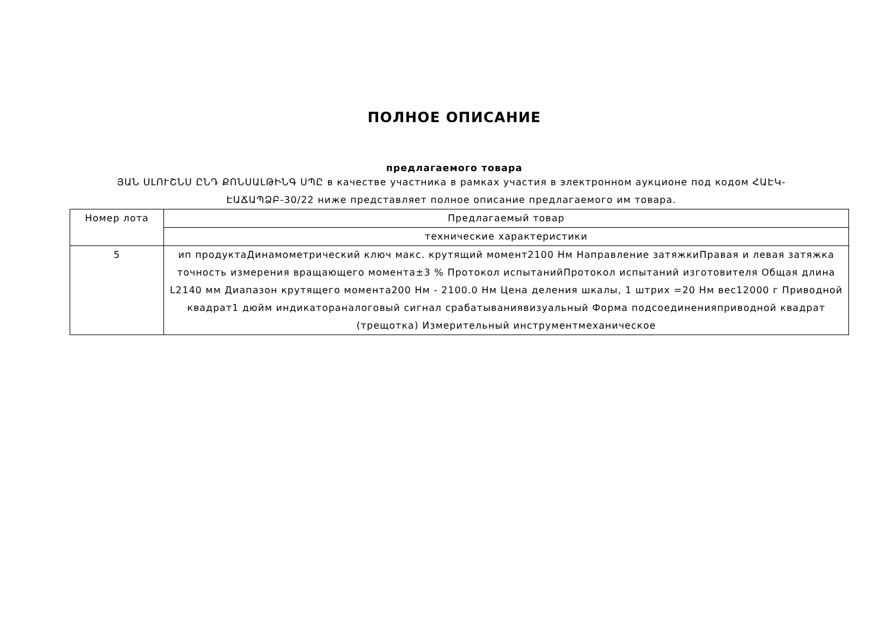ПОЛНОЕ ОПИСАНИЕ
предлагаемого товара
ՅԱՆ ՍԼՈՒՇՆՍ ԸՆԴ ՔՈՆՍԱԼԹԻՆԳ ՍՊԸ в качестве участника в рамках участия в электронном аукционе под кодом ՀԱԷԿ-ԷԱՃԱՊՁԲ-30/22 ниже представляет полное описание предлагаемого им товара.
| Номер лота | Предлагаемый товар |
| --- | --- |
| | технические характеристики |
| 5 | ип продуктаДинамометрический ключ макс. крутящий момент2100 Нм Направление затяжкиПравая и левая затяжка точность измерения вращающего момента±3 % Протокол испытанийПротокол испытаний изготовителя Общая длина L2140 мм Диапазон крутящего момента200 Нм - 2100.0 Нм Цена деления шкалы, 1 штрих =20 Нм вес12000 г Приводной квадрат1 дюйм индикатораналоговый сигнал срабатываниявизуальный Форма подсоединенияприводной квадрат (трещотка) Измерительный инструментмеханическое |